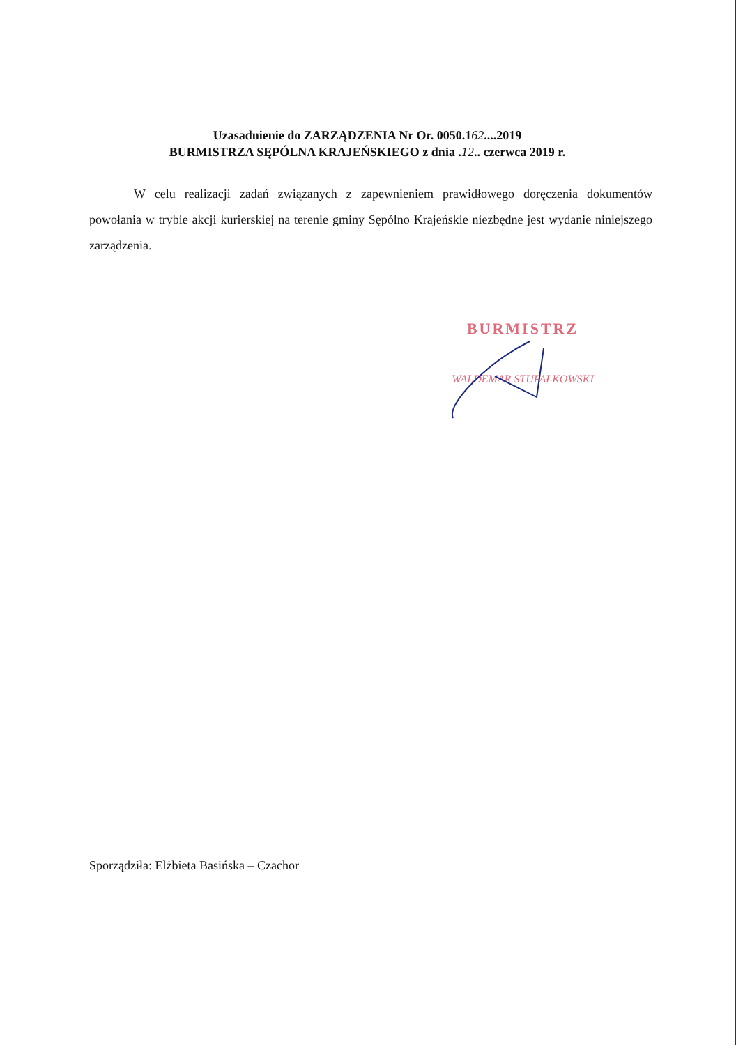Uzasadnienie do ZARZĄDZENIA Nr Or. 0050.162....2019
BURMISTRZA SĘPÓLNA KRAJEŃSKIEGO z dnia .12.. czerwca 2019 r.
W celu realizacji zadań związanych z zapewnieniem prawidłowego doręczenia dokumentów powołania w trybie akcji kurierskiej na terenie gminy Sępólno Krajeńskie niezbędne jest wydanie niniejszego zarządzenia.
BURMISTRZ
WALDEMAR STUPAŁKOWSKI
Sporządziła: Elżbieta Basińska – Czachor